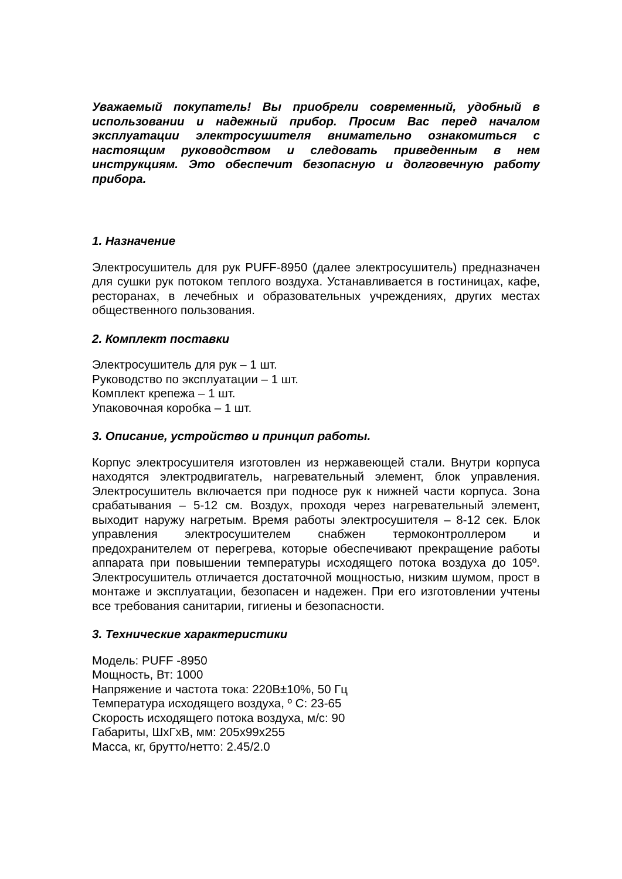Уважаемый покупатель! Вы приобрели современный, удобный в использовании и надежный прибор. Просим Вас перед началом эксплуатации электросушителя внимательно ознакомиться с настоящим руководством и следовать приведенным в нем инструкциям. Это обеспечит безопасную и долговечную работу прибора.
1. Назначение
Электросушитель для рук PUFF-8950 (далее электросушитель) предназначен для сушки рук потоком теплого воздуха. Устанавливается в гостиницах, кафе, ресторанах, в лечебных и образовательных учреждениях, других местах общественного пользования.
2. Комплект поставки
Электросушитель для рук – 1 шт.
Руководство по эксплуатации – 1 шт.
Комплект крепежа – 1 шт.
Упаковочная коробка – 1 шт.
3. Описание, устройство и принцип работы.
Корпус электросушителя изготовлен из нержавеющей стали. Внутри корпуса находятся электродвигатель, нагревательный элемент, блок управления. Электросушитель включается при подносе рук к нижней части корпуса. Зона срабатывания – 5-12 см. Воздух, проходя через нагревательный элемент, выходит наружу нагретым. Время работы электросушителя – 8-12 сек. Блок управления электросушителем снабжен термоконтроллером и предохранителем от перегрева, которые обеспечивают прекращение работы аппарата при повышении температуры исходящего потока воздуха до 105º. Электросушитель отличается достаточной мощностью, низким шумом, прост в монтаже и эксплуатации, безопасен и надежен. При его изготовлении учтены все требования санитарии, гигиены и безопасности.
3. Технические характеристики
Модель: PUFF -8950
Мощность, Вт: 1000
Напряжение и частота тока: 220В±10%, 50 Гц
Температура исходящего воздуха, º С: 23-65
Скорость исходящего потока воздуха, м/с: 90
Габариты, ШхГхВ, мм: 205х99х255
Масса, кг, брутто/нетто: 2.45/2.0